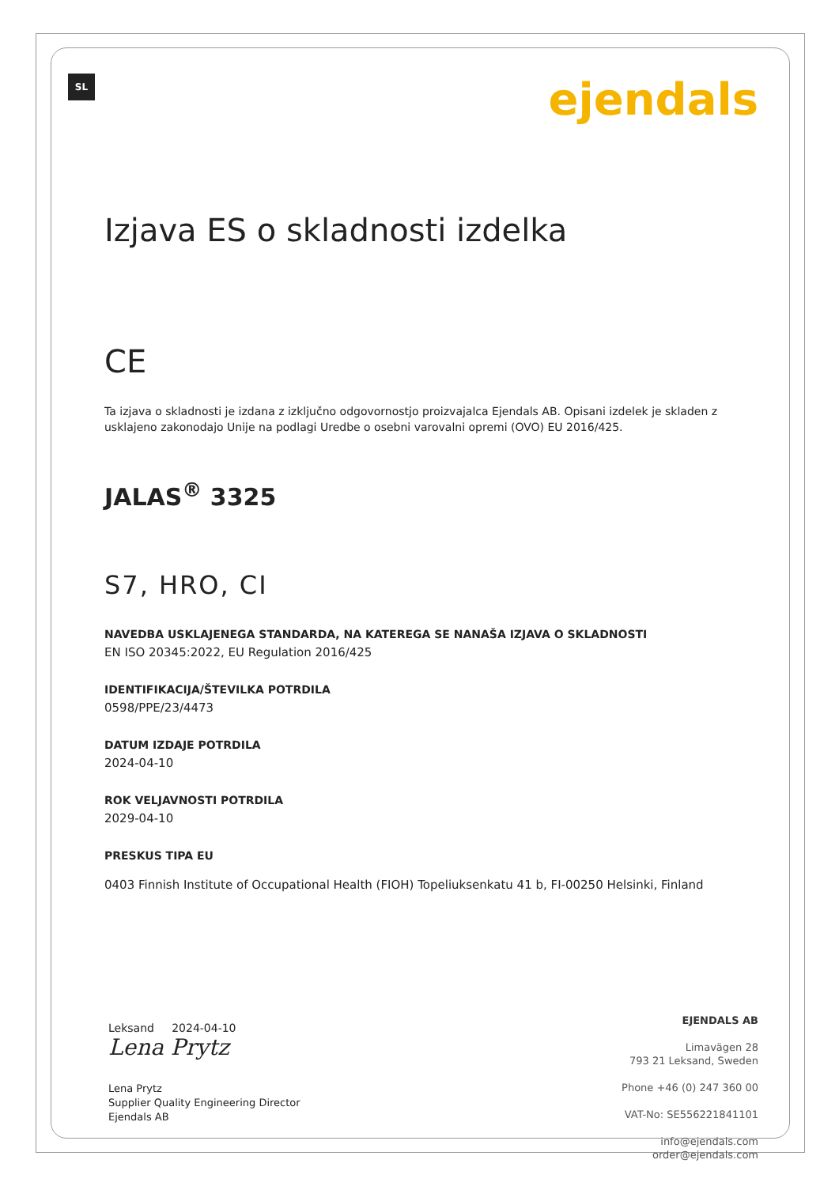SL
ejendals
Izjava ES o skladnosti izdelka
CE
Ta izjava o skladnosti je izdana z izključno odgovornostjo proizvajalca Ejendals AB. Opisani izdelek je skladen z usklajeno zakonodajo Unije na podlagi Uredbe o osebni varovalni opremi (OVO) EU 2016/425.
JALAS<sup>®</sup> 3325
S7, HRO, CI
NAVEDBA USKLAJENEGA STANDARDA, NA KATEREGA SE NANAŠA IZJAVA O SKLADNOSTI
EN ISO 20345:2022, EU Regulation 2016/425
IDENTIFIKACIJA/ŠTEVILKA POTRDILA
0598/PPE/23/4473
DATUM IZDAJE POTRDILA
2024-04-10
ROK VELJAVNOSTI POTRDILA
2029-04-10
PRESKUS TIPA EU
0403 Finnish Institute of Occupational Health (FIOH) Topeliuksenkatu 41 b, FI-00250 Helsinki, Finland
Leksand 2024-04-10
Lena Prytz
Lena Prytz
Supplier Quality Engineering Director
Ejendals AB
EJENDALS AB
Limavägen 28
793 21 Leksand, Sweden
Phone +46 (0) 247 360 00
VAT-No: SE556221841101
info@ejendals.com
order@ejendals.com